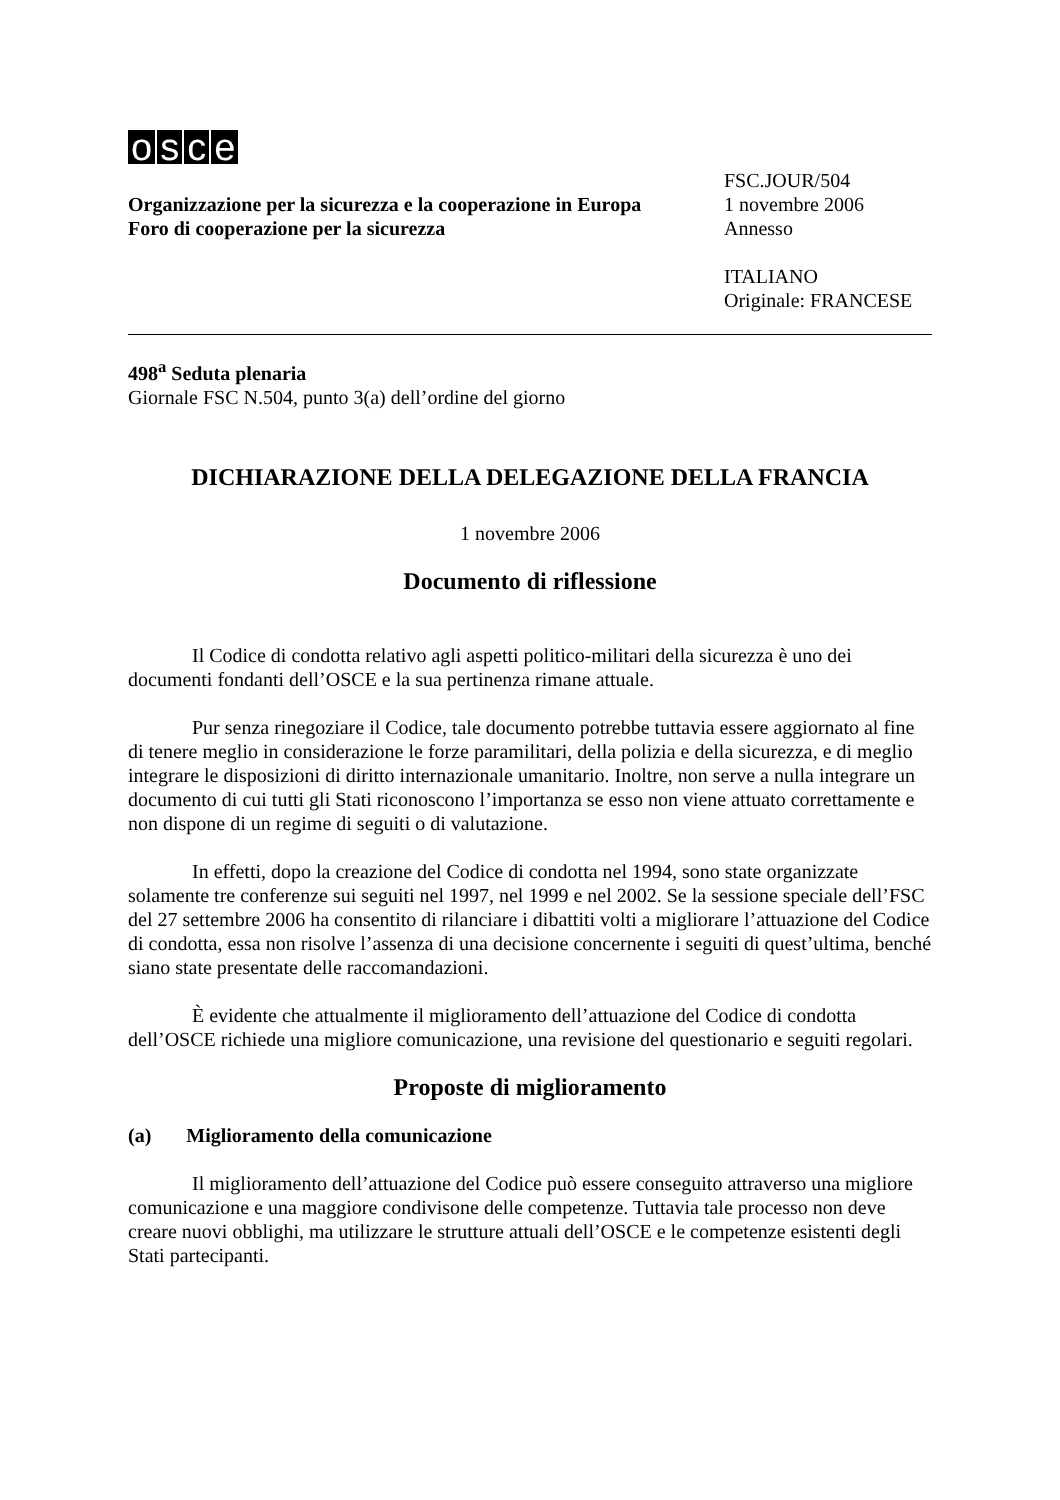osce
Organizzazione per la sicurezza e la cooperazione in Europa
Foro di cooperazione per la sicurezza
FSC.JOUR/504
1 novembre 2006
Annesso
ITALIANO
Originale: FRANCESE
498<sup>a</sup> Seduta plenaria
Giornale FSC N.504, punto 3(a) dell’ordine del giorno
DICHIARAZIONE DELLA DELEGAZIONE DELLA FRANCIA
1 novembre 2006
Documento di riflessione
Il Codice di condotta relativo agli aspetti politico-militari della sicurezza è uno dei documenti fondanti dell’OSCE e la sua pertinenza rimane attuale.
Pur senza rinegoziare il Codice, tale documento potrebbe tuttavia essere aggiornato al fine di tenere meglio in considerazione le forze paramilitari, della polizia e della sicurezza, e di meglio integrare le disposizioni di diritto internazionale umanitario. Inoltre, non serve a nulla integrare un documento di cui tutti gli Stati riconoscono l’importanza se esso non viene attuato correttamente e non dispone di un regime di seguiti o di valutazione.
In effetti, dopo la creazione del Codice di condotta nel 1994, sono state organizzate solamente tre conferenze sui seguiti nel 1997, nel 1999 e nel 2002. Se la sessione speciale dell’FSC del 27 settembre 2006 ha consentito di rilanciare i dibattiti volti a migliorare l’attuazione del Codice di condotta, essa non risolve l’assenza di una decisione concernente i seguiti di quest’ultima, benché siano state presentate delle raccomandazioni.
È evidente che attualmente il miglioramento dell’attuazione del Codice di condotta dell’OSCE richiede una migliore comunicazione, una revisione del questionario e seguiti regolari.
Proposte di miglioramento
(a) Miglioramento della comunicazione
Il miglioramento dell’attuazione del Codice può essere conseguito attraverso una migliore comunicazione e una maggiore condivisone delle competenze. Tuttavia tale processo non deve creare nuovi obblighi, ma utilizzare le strutture attuali dell’OSCE e le competenze esistenti degli Stati partecipanti.